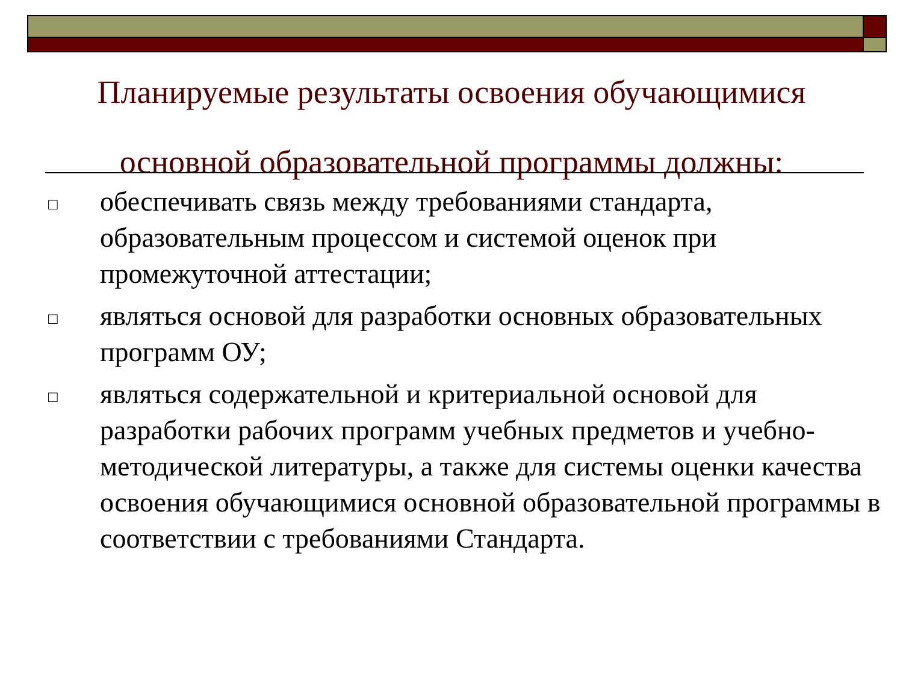Планируемые результаты освоения обучающимися основной образовательной программы должны:
□ обеспечивать связь между требованиями стандарта, образовательным процессом и системой оценок при промежуточной аттестации;
□ являться основой для разработки основных образовательных программ ОУ;
□ являться содержательной и критериальной основой для разработки рабочих программ учебных предметов и учебно-методической литературы, а также для системы оценки качества освоения обучающимися основной образовательной программы в соответствии с требованиями Стандарта.